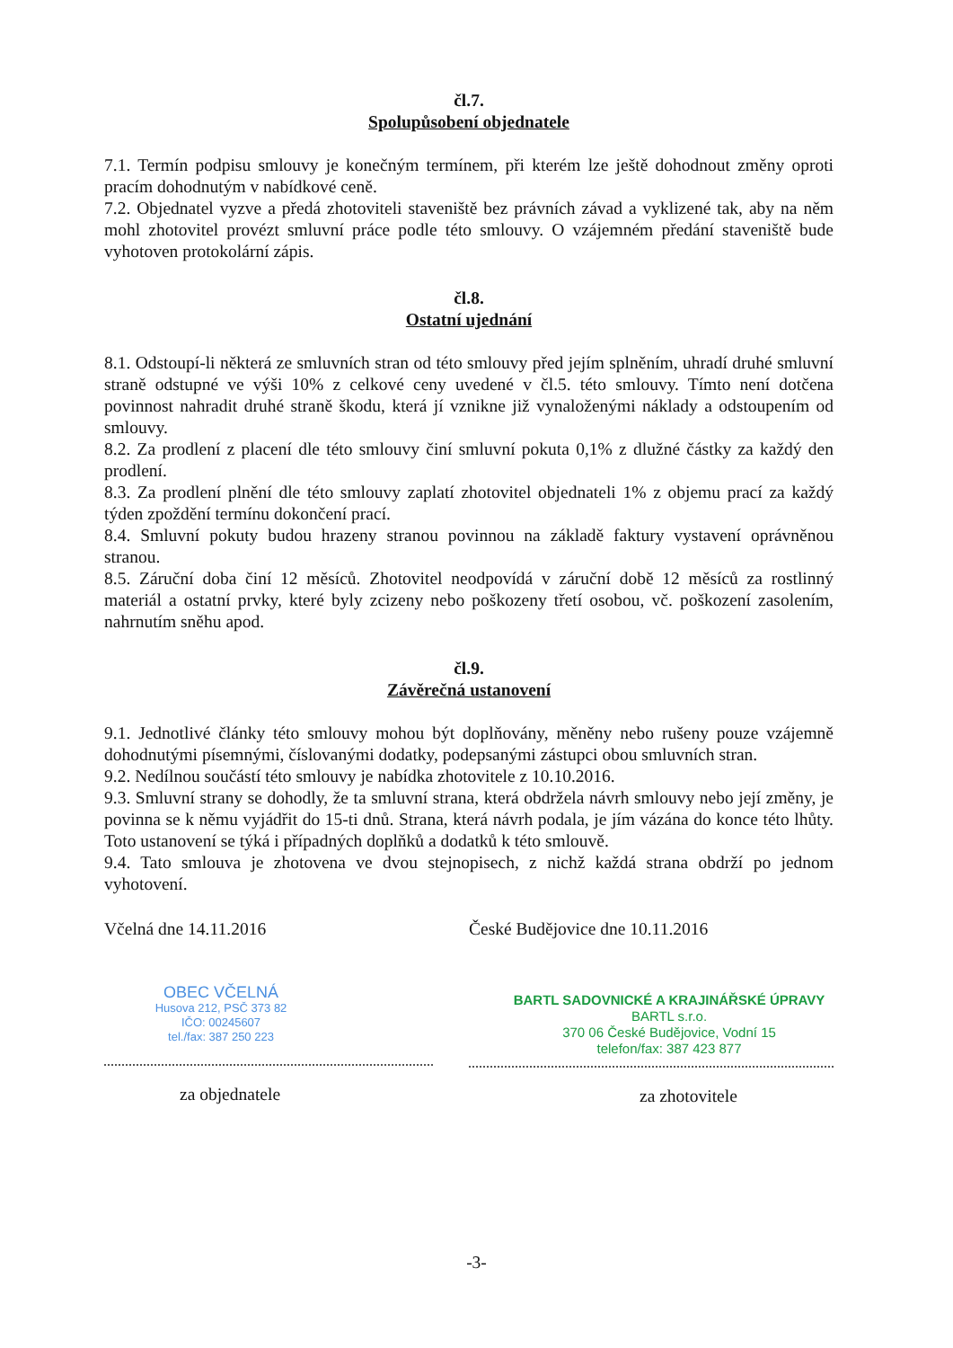čl.7.
Spolupůsobení objednatele
7.1. Termín podpisu smlouvy je konečným termínem, při kterém lze ještě dohodnout změny oproti pracím dohodnutým v nabídkové ceně.
7.2. Objednatel vyzve a předá zhotoviteli staveniště bez právních závad a vyklizené tak, aby na něm mohl zhotovitel provézt smluvní práce podle této smlouvy. O vzájemném předání staveniště bude vyhotoven protokolární zápis.
čl.8.
Ostatní ujednání
8.1. Odstoupí-li některá ze smluvních stran od této smlouvy před jejím splněním, uhradí druhé smluvní straně odstupné ve výši 10% z celkové ceny uvedené v čl.5. této smlouvy. Tímto není dotčena povinnost nahradit druhé straně škodu, která jí vznikne již vynaloženými náklady a odstoupením od smlouvy.
8.2. Za prodlení z placení dle této smlouvy činí smluvní pokuta 0,1% z dlužné částky za každý den prodlení.
8.3. Za prodlení plnění dle této smlouvy zaplatí zhotovitel objednateli 1% z objemu prací za každý týden zpoždění termínu dokončení prací.
8.4. Smluvní pokuty budou hrazeny stranou povinnou na základě faktury vystavení oprávněnou stranou.
8.5. Záruční doba činí 12 měsíců. Zhotovitel neodpovídá v záruční době 12 měsíců za rostlinný materiál a ostatní prvky, které byly zcizeny nebo poškozeny třetí osobou, vč. poškození zasolením, nahrnutím sněhu apod.
čl.9.
Závěrečná ustanovení
9.1. Jednotlivé články této smlouvy mohou být doplňovány, měněny nebo rušeny pouze vzájemně dohodnutými písemnými, číslovanými dodatky, podepsanými zástupci obou smluvních stran.
9.2. Nedílnou součástí této smlouvy je nabídka zhotovitele z 10.10.2016.
9.3. Smluvní strany se dohodly, že ta smluvní strana, která obdržela návrh smlouvy nebo její změny, je povinna se k němu vyjádřit do 15-ti dnů. Strana, která návrh podala, je jím vázána do konce této lhůty. Toto ustanovení se týká i případných doplňků a dodatků k této smlouvě.
9.4. Tato smlouva je zhotovena ve dvou stejnopisech, z nichž každá strana obdrží po jednom vyhotovení.
Včelná dne 14.11.2016
OBEC VČELNÁ
Husova 212, PSČ 373 82
IČO: 00245607
tel./fax: 387 250 223
za objednatele
České Budějovice dne 10.11.2016
BARTL SADOVNICKÉ A KRAJINÁŘSKÉ ÚPRAVY
BARTL s.r.o.
370 06 České Budějovice, Vodní 15
telefon/fax: 387 423 877
za zhotovitele
-3-